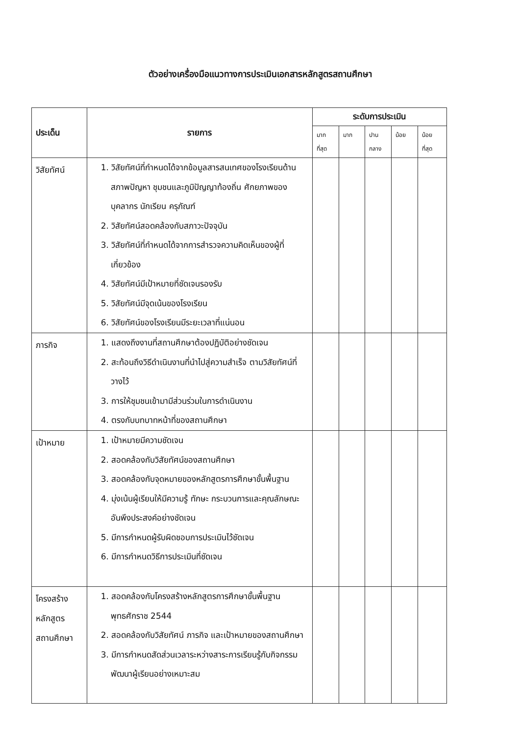ตัวอย่างเครื่องมือแนวทางการประเมินเอกสารหลักสูตรสถานศึกษา
| ประเด็น | รายการ | ระดับการประเมิน | | | | |
| --- | --- | --- | --- | --- | --- | --- |
| | | มาก ที่สุด | มาก | ปาน กลาง | น้อย | น้อย ที่สุด |
| วิสัยทัศน์ | 1. วิสัยทัศน์ที่กำหนดได้จากข้อมูลสารสนเทศของโรงเรียนด้าน สภาพปัญหา ชุมชนและภูมิปัญญาท้องถิ่น ศักยภาพของบุคลากร นักเรียน ครุภัณฑ์ 2. วิสัยทัศน์สอดคล้องกับสภาวะปัจจุบัน 3. วิสัยทัศน์ที่กำหนดได้จากการสำรวจความคิดเห็นของผู้ที่เกี่ยวข้อง 4. วิสัยทัศน์มีเป้าหมายที่ชัดเจนรองรับ 5. วิสัยทัศน์มีจุดเน้นของโรงเรียน 6. วิสัยทัศน์ของโรงเรียนมีระยะเวลาที่แน่นอน | | | | | |
| ภารกิจ | 1. แสดงถึงงานที่สถานศึกษาต้องปฏิบัติอย่างชัดเจน 2. สะท้อนถึงวิธีดำเนินงานที่นำไปสู่ความสำเร็จ ตามวิสัยทัศน์ที่วางไว้ 3. การให้ชุมชนเข้ามามีส่วนร่วมในการดำเนินงาน 4. ตรงกับบทบาทหน้าที่ของสถานศึกษา | | | | | |
| เป้าหมาย | 1. เป้าหมายมีความชัดเจน 2. สอดคล้องกับวิสัยทัศน์ของสถานศึกษา 3. สอดคล้องกับจุดหมายของหลักสูตรการศึกษาขั้นพื้นฐาน 4. มุ่งเน้นผู้เรียนให้มีความรู้ ทักษะ กระบวนการและคุณลักษณะอันพึงประสงค์อย่างชัดเจน 5. มีการกำหนดผู้รับผิดชอบการประเมินไว้ชัดเจน 6. มีการกำหนดวิธีการประเมินที่ชัดเจน | | | | | |
| โครงสร้างหลักสูตรสถานศึกษา | 1. สอดคล้องกับโครงสร้างหลักสูตรการศึกษาขั้นพื้นฐาน พุทธศักราช 2544 2. สอดคล้องกับวิสัยทัศน์ ภารกิจ และเป้าหมายของสถานศึกษา 3. มีการกำหนดสัดส่วนเวลาระหว่างสาระการเรียนรู้กับกิจกรรมพัฒนาผู้เรียนอย่างเหมาะสม | | | | | |